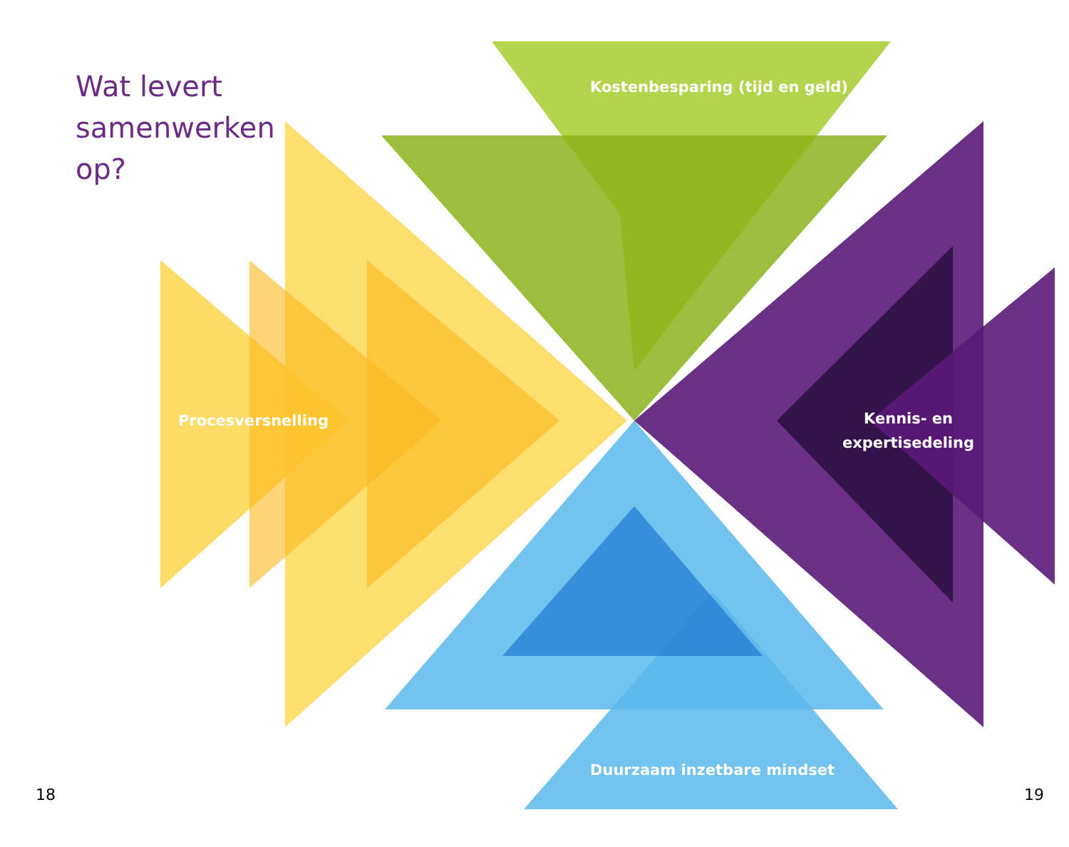Wat levert
samenwerken
op?
Kostenbesparing (tijd en geld)
Procesversnelling
Kennis- en
expertisedeling
Duurzaam inzetbare mindset
18 19